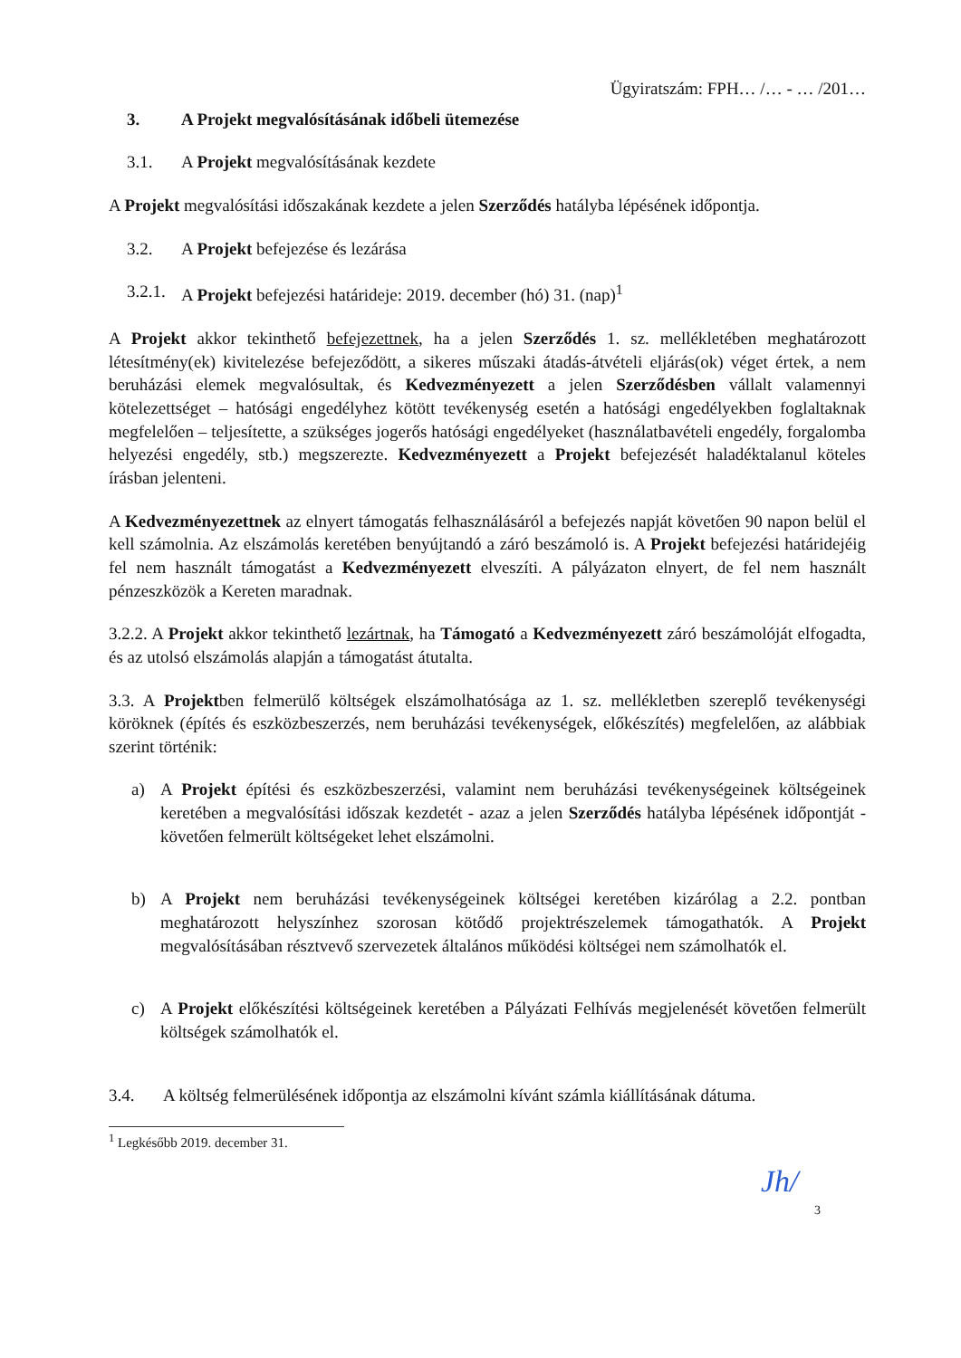Ügyiratszám: FPH… /… - … /201…
3. A Projekt megvalósításának időbeli ütemezése
3.1. A Projekt megvalósításának kezdete
A Projekt megvalósítási időszakának kezdete a jelen Szerződés hatályba lépésének időpontja.
3.2. A Projekt befejezése és lezárása
3.2.1. A Projekt befejezési határideje: 2019. december (hó) 31. (nap)<sup>1</sup>
A Projekt akkor tekinthető befejezettnek, ha a jelen Szerződés 1. sz. mellékletében meghatározott létesítmény(ek) kivitelezése befejeződött, a sikeres műszaki átadás-átvételi eljárás(ok) véget értek, a nem beruházási elemek megvalósultak, és Kedvezményezett a jelen Szerződésben vállalt valamennyi kötelezettséget – hatósági engedélyhez kötött tevékenység esetén a hatósági engedélyekben foglaltaknak megfelelően – teljesítette, a szükséges jogerős hatósági engedélyeket (használatbavételi engedély, forgalomba helyezési engedély, stb.) megszerezte. Kedvezményezett a Projekt befejezését haladéktalanul köteles írásban jelenteni.
A Kedvezményezettnek az elnyert támogatás felhasználásáról a befejezés napját követően 90 napon belül el kell számolnia. Az elszámolás keretében benyújtandó a záró beszámoló is. A Projekt befejezési határidejéig fel nem használt támogatást a Kedvezményezett elveszíti. A pályázaton elnyert, de fel nem használt pénzeszközök a Kereten maradnak.
3.2.2. A Projekt akkor tekinthető lezártnak, ha Támogató a Kedvezményezett záró beszámolóját elfogadta, és az utolsó elszámolás alapján a támogatást átutalta.
3.3. A Projektben felmerülő költségek elszámolhatósága az 1. sz. mellékletben szereplő tevékenységi köröknek (építés és eszközbeszerzés, nem beruházási tevékenységek, előkészítés) megfelelően, az alábbiak szerint történik:
a) A Projekt építési és eszközbeszerzési, valamint nem beruházási tevékenységeinek költségeinek keretében a megvalósítási időszak kezdetét - azaz a jelen Szerződés hatályba lépésének időpontját - követően felmerült költségeket lehet elszámolni.
b) A Projekt nem beruházási tevékenységeinek költségei keretében kizárólag a 2.2. pontban meghatározott helyszínhez szorosan kötődő projektrészelemek támogathatók. A Projekt megvalósításában résztvevő szervezetek általános működési költségei nem számolhatók el.
c) A Projekt előkészítési költségeinek keretében a Pályázati Felhívás megjelenését követően felmerült költségek számolhatók el.
3.4. A költség felmerülésének időpontja az elszámolni kívánt számla kiállításának dátuma.
<sup>1</sup> Legkésőbb 2019. december 31.
Jh/
3